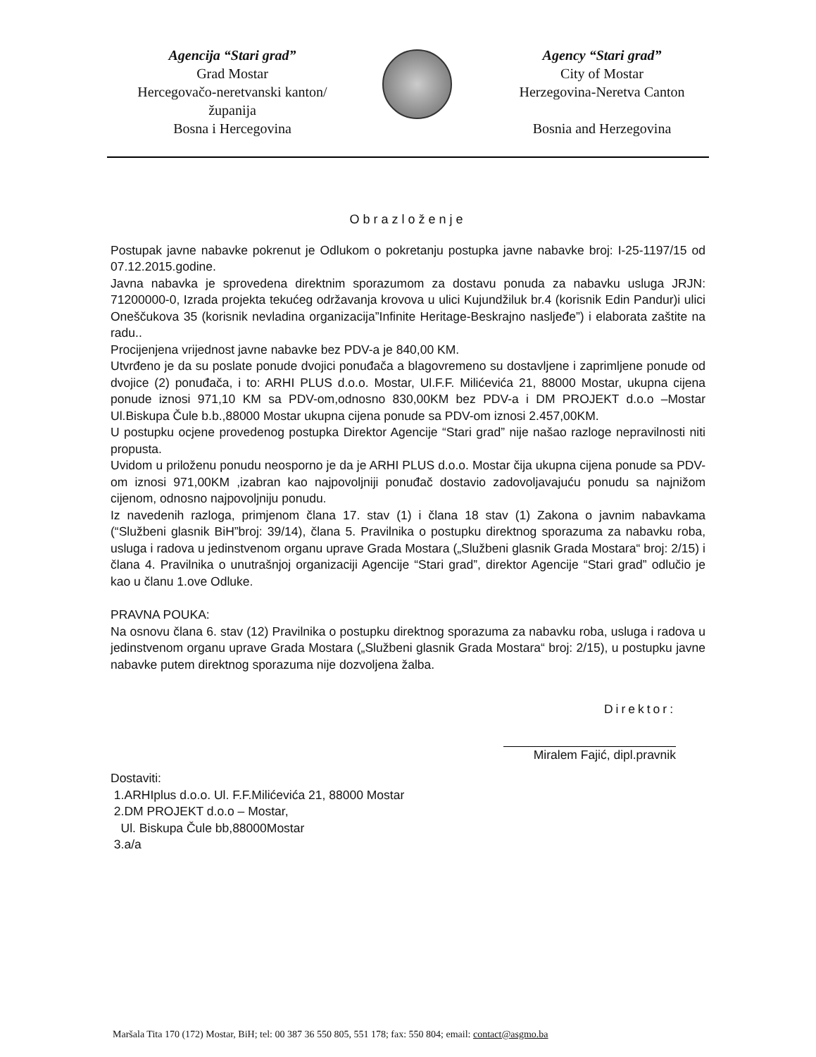Agencija “Stari grad”
Grad Mostar
Hercegovačo-neretvanski kanton/županija
Bosna i Hercegovina
Agency “Stari grad”
City of Mostar
Herzegovina-Neretva Canton
Bosnia and Herzegovina
Obrazloženje
Postupak javne nabavke pokrenut je Odlukom o pokretanju postupka javne nabavke broj: I-25-1197/15 od 07.12.2015.godine.
Javna nabavka je sprovedena direktnim sporazumom za dostavu ponuda za nabavku usluga JRJN: 71200000-0, Izrada projekta tekućeg održavanja krovova u ulici Kujundžiluk br.4 (korisnik Edin Pandur)i ulici Oneščukova 35 (korisnik nevladina organizacija”Infinite Heritage-Beskrajno nasljeđe”) i elaborata zaštite na radu..
Procijenjena vrijednost javne nabavke bez PDV-a je 840,00 KM.
Utvrđeno je da su poslate ponude dvojici ponuđača a blagovremeno su dostavljene i zaprimljene ponude od dvojice (2) ponuđača, i to: ARHI PLUS d.o.o. Mostar, Ul.F.F. Milićevića 21, 88000 Mostar, ukupna cijena ponude iznosi 971,10 KM sa PDV-om,odnosno 830,00KM bez PDV-a i DM PROJEKT d.o.o –Mostar Ul.Biskupa Čule b.b.,88000 Mostar ukupna cijena ponude sa PDV-om iznosi 2.457,00KM.
U postupku ocjene provedenog postupka Direktor Agencije “Stari grad” nije našao razloge nepravilnosti niti propusta.
Uvidom u priloženu ponudu neosporno je da je ARHI PLUS d.o.o. Mostar čija ukupna cijena ponude sa PDV-om iznosi 971,00KM ,izabran kao najpovoljniji ponuđač dostavio zadovoljavajuću ponudu sa najnižom cijenom, odnosno najpovoljniju ponudu.
Iz navedenih razloga, primjenom člana 17. stav (1) i člana 18 stav (1) Zakona o javnim nabavkama (“Službeni glasnik BiH”broj: 39/14), člana 5. Pravilnika o postupku direktnog sporazuma za nabavku roba, usluga i radova u jedinstvenom organu uprave Grada Mostara („Službeni glasnik Grada Mostara“ broj: 2/15) i člana 4. Pravilnika o unutrašnjoj organizaciji Agencije “Stari grad”, direktor Agencije “Stari grad” odlučio je kao u članu 1.ove Odluke.
PRAVNA POUKA:
Na osnovu člana 6. stav (12) Pravilnika o postupku direktnog sporazuma za nabavku roba, usluga i radova u jedinstvenom organu uprave Grada Mostara („Službeni glasnik Grada Mostara“ broj: 2/15), u postupku javne nabavke putem direktnog sporazuma nije dozvoljena žalba.
Direktor:
Miralem Fajić, dipl.pravnik
Dostaviti:
1.ARHIplus d.o.o. Ul. F.F.Milićevića 21, 88000 Mostar
2.DM PROJEKT d.o.o – Mostar,
Ul. Biskupa Čule bb,88000Mostar
3.a/a
Maršala Tita 170 (172) Mostar, BiH; tel: 00 387 36 550 805, 551 178; fax: 550 804; email: contact@asgmo.ba